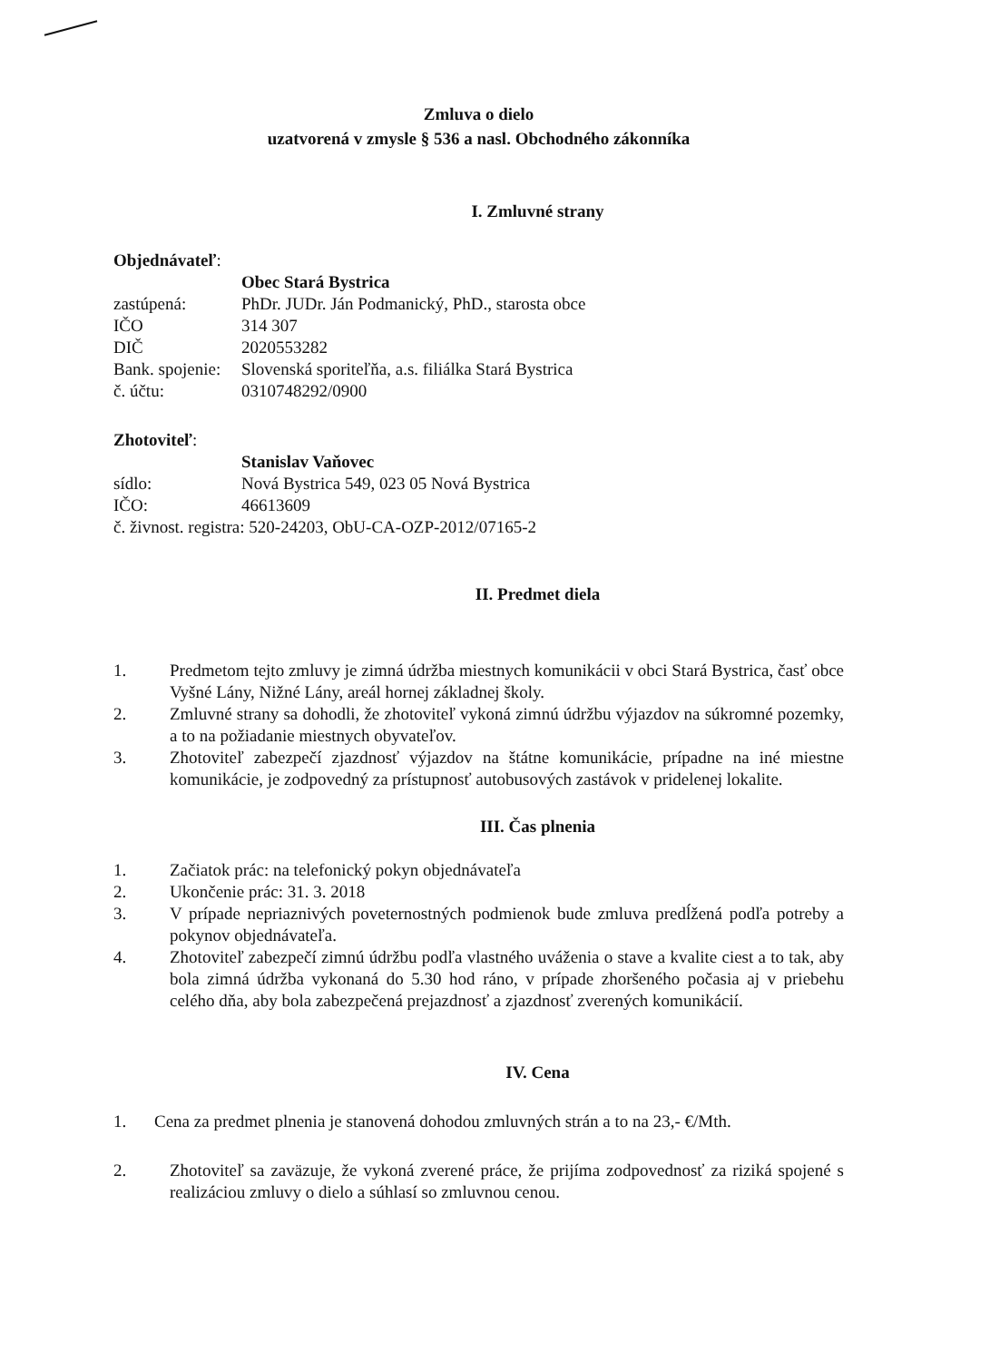Zmluva o dielo
uzatvorená v zmysle § 536 a nasl. Obchodného zákonníka
I. Zmluvné strany
Objednávateľ:
Obec Stará Bystrica
zastúpená: PhDr. JUDr. Ján Podmanický, PhD., starosta obce
IČO 314 307
DIČ 2020553282
Bank. spojenie: Slovenská sporiteľňa, a.s. filiálka Stará Bystrica
č. účtu: 0310748292/0900
Zhotoviteľ:
Stanislav Vaňovec
sídlo: Nová Bystrica 549, 023 05 Nová Bystrica
IČO: 46613609
č. živnost. registra: 520-24203, ObU-CA-OZP-2012/07165-2
II. Predmet diela
1. Predmetom tejto zmluvy je zimná údržba miestnych komunikácii v obci Stará Bystrica, časť obce Vyšné Lány, Nižné Lány, areál hornej základnej školy.
2. Zmluvné strany sa dohodli, že zhotoviteľ vykoná zimnú údržbu výjazdov na súkromné pozemky, a to na požiadanie miestnych obyvateľov.
3. Zhotoviteľ zabezpečí zjazdnosť výjazdov na štátne komunikácie, prípadne na iné miestne komunikácie, je zodpovedný za prístupnosť autobusových zastávok v pridelenej lokalite.
III. Čas plnenia
1. Začiatok prác: na telefonický pokyn objednávateľa
2. Ukončenie prác: 31. 3. 2018
3. V prípade nepriaznivých poveternostných podmienok bude zmluva predĺžená podľa potreby a pokynov objednávateľa.
4. Zhotoviteľ zabezpečí zimnú údržbu podľa vlastného uváženia o stave a kvalite ciest a to tak, aby bola zimná údržba vykonaná do 5.30 hod ráno, v prípade zhoršeného počasia aj v priebehu celého dňa, aby bola zabezpečená prejazdnosť a zjazdnosť zverených komunikácií.
IV. Cena
1. Cena za predmet plnenia je stanovená dohodou zmluvných strán a to na 23,- €/Mth.
2. Zhotoviteľ sa zaväzuje, že vykoná zverené práce, že prijíma zodpovednosť za riziká spojené s realizáciou zmluvy o dielo a súhlasí so zmluvnou cenou.